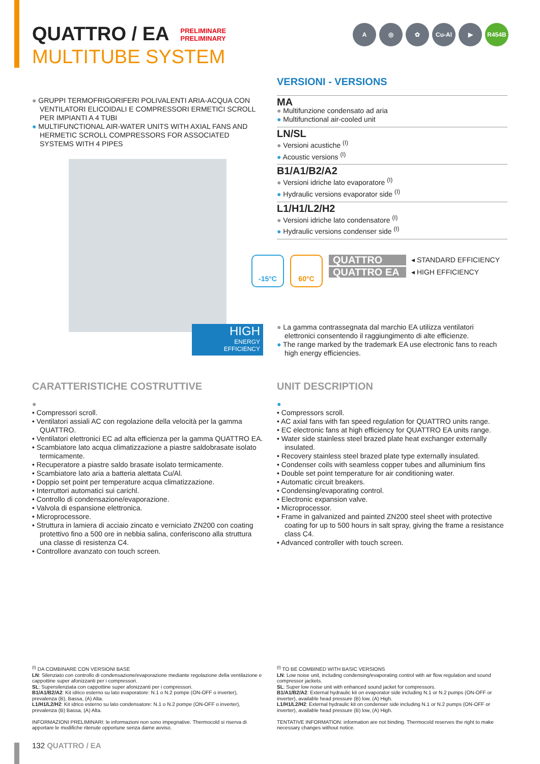QUATTRO / EA
PRELIMINARE
PRELIMINARY
MULTITUBE SYSTEM
A ◎ ✿ Cu-Al ▶ R454B
● GRUPPI TERMOFRIGORIFERI POLIVALENTI ARIA-ACQUA CON VENTILATORI ELICOIDALI E COMPRESSORI ERMETICI SCROLL PER IMPIANTI A 4 TUBI
● MULTIFUNCTIONAL AIR-WATER UNITS WITH AXIAL FANS AND HERMETIC SCROLL COMPRESSORS FOR ASSOCIATED SYSTEMS WITH 4 PIPES
HIGH
ENERGY
EFFICIENCY
VERSIONI - VERSIONS
MA
● Multifunzione condensato ad aria
● Multifunctional air-cooled unit
LN/SL
● Versioni acustiche <sup>(I)</sup>
● Acoustic versions <sup>(I)</sup>
B1/A1/B2/A2
● Versioni idriche lato evaporatore <sup>(I)</sup>
● Hydraulic versions evaporator side <sup>(I)</sup>
L1/H1/L2/H2
● Versioni idriche lato condensatore <sup>(I)</sup>
● Hydraulic versions condenser side <sup>(I)</sup>
-15°C 60°C
QUATTRO ◂ STANDARD EFFICIENCY
QUATTRO EA ◂ HIGH EFFICIENCY
● La gamma contrassegnata dal marchio EA utilizza ventilatori elettronici consentendo il raggiungimento di alte efficienze.
● The range marked by the trademark EA use electronic fans to reach high energy efficiencies.
CARATTERISTICHE COSTRUTTIVE
●
• Compressori scroll.
• Ventilatori assiali AC con regolazione della velocità per la gamma QUATTRO.
• Ventilatori elettronici EC ad alta efficienza per la gamma QUATTRO EA.
• Scambiatore lato acqua climatizzazione a piastre saldobrasate isolato termicamente.
• Recuperatore a piastre saldo brasate isolato termicamente.
• Scambiatore lato aria a batteria alettata Cu/Al.
• Doppio set point per temperature acqua climatizzazione.
• Interruttori automatici sui carichl.
• Controllo di condensazione/evaporazione.
• Valvola di espansione elettronica.
• Microprocessore.
• Struttura in lamiera di acciaio zincato e verniciato ZN200 con coating protettivo fino a 500 ore in nebbia salina, conferiscono alla struttura una classe di resistenza C4.
• Controllore avanzato con touch screen.
UNIT DESCRIPTION
●
• Compressors scroll.
• AC axial fans with fan speed regulation for QUATTRO units range.
• EC electronic fans at high efficiency for QUATTRO EA units range.
• Water side stainless steel brazed plate heat exchanger externally insulated.
• Recovery stainless steel brazed plate type externally insulated.
• Condenser coils with seamless copper tubes and alluminium fins
• Double set point temperature for air conditioning water.
• Automatic circuit breakers.
• Condensing/evaporating control.
• Electronic expansion valve.
• Microprocessor.
• Frame in galvanized and painted ZN200 steel sheet with protective coating for up to 500 hours in salt spray, giving the frame a resistance class C4.
• Advanced controller with touch screen.
<sup>(I)</sup> DA COMBINARE CON VERSIONI BASE
LN: Silenziato con controllo di condensazione/evaporazione mediante regolazione della ventilazione e cappottine super afonizzanti per i compressori.
SL: Supersilenziata con cappottine super afonizzanti per i compressori.
B1/A1/B2/A2: Kit idrico esterno su lato evaporatore: N.1 o N.2 pompe (ON-OFF o inverter), prevalenza (B), Bassa, (A) Alta.
L1/H1/L2/H2: Kit idrico esterno su lato condensatore: N.1 o N.2 pompe (ON-OFF o inverter), prevalenza (B) Bassa, (A) Alta.
INFORMAZIONI PRELIMINARI: le informazioni non sono impegnative. Thermocold si riserva di apportare le modifiche ritenute opportune senza darne avviso.
<sup>(I)</sup> TO BE COMBINED WITH BASIC VERSIONS
LN: Low noise unit, including condensing/evaporating control with air flow regulation and sound compressor jackets.
SL: Super low noise unit with enhanced sound jacket for compressors.
B1/A1/B2/A2: External hydraulic kit on evaporator side including N.1 or N.2 pumps (ON-OFF or inverter), available head pressure (B) low, (A) High.
L1/H1/L2/H2: External hydraulic kit on condenser side including N.1 or N.2 pumps (ON-OFF or inverter), available head pressure (B) low, (A) High.
TENTATIVE INFORMATION: information are not binding. Thermocold reserves the right to make necessary changes without notice.
132 QUATTRO / EA